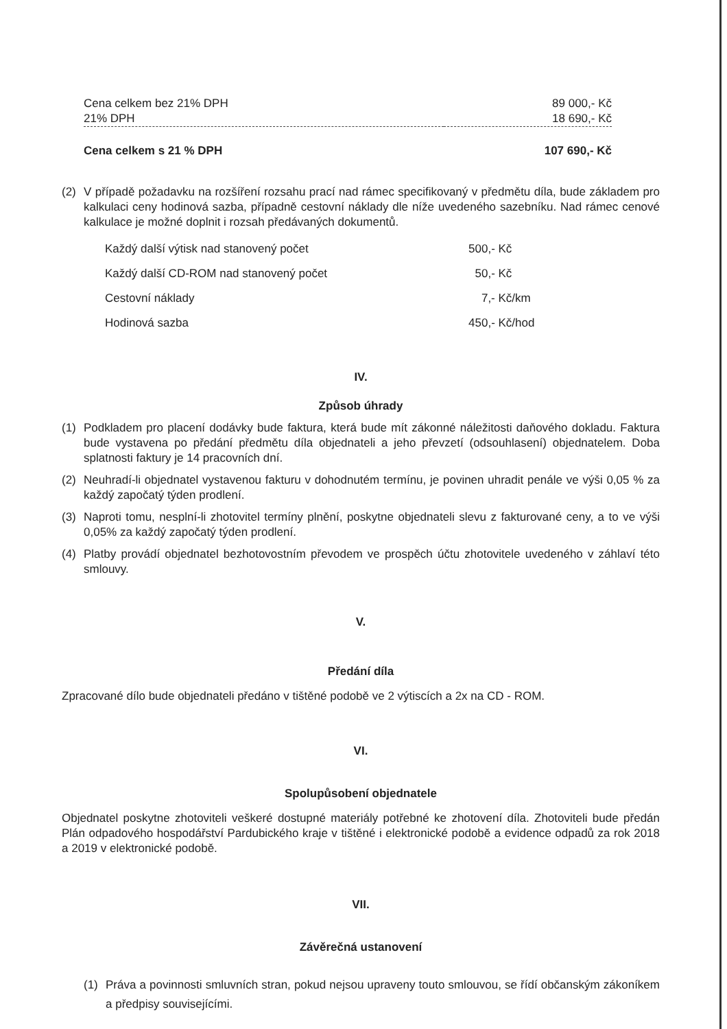| Cena celkem bez 21% DPH | 89 000,- Kč |
| 21% DPH | 18 690,- Kč |
| Cena celkem s 21 % DPH | 107 690,- Kč |
(2) V případě požadavku na rozšíření rozsahu prací nad rámec specifikovaný v předmětu díla, bude základem pro kalkulaci ceny hodinová sazba, případně cestovní náklady dle níže uvedeného sazebníku. Nad rámec cenové kalkulace je možné doplnit i rozsah předávaných dokumentů.
| Každý další výtisk nad stanovený počet | 500,- Kč |
| Každý další CD-ROM nad stanovený počet | 50,- Kč |
| Cestovní náklady | 7,- Kč/km |
| Hodinová sazba | 450,- Kč/hod |
IV.
Způsob úhrady
(1) Podkladem pro placení dodávky bude faktura, která bude mít zákonné náležitosti daňového dokladu. Faktura bude vystavena po předání předmětu díla objednateli a jeho převzetí (odsouhlasení) objednatelem. Doba splatnosti faktury je 14 pracovních dní.
(2) Neuhradí-li objednatel vystavenou fakturu v dohodnutém termínu, je povinen uhradit penále ve výši 0,05 % za každý započatý týden prodlení.
(3) Naproti tomu, nesplní-li zhotovitel termíny plnění, poskytne objednateli slevu z fakturované ceny, a to ve výši 0,05% za každý započatý týden prodlení.
(4) Platby provádí objednatel bezhotovostním převodem ve prospěch účtu zhotovitele uvedeného v záhlaví této smlouvy.
V.
Předání díla
Zpracované dílo bude objednateli předáno v tištěné podobě ve 2 výtiscích a 2x na CD - ROM.
VI.
Spolupůsobení objednatele
Objednatel poskytne zhotoviteli veškeré dostupné materiály potřebné ke zhotovení díla. Zhotoviteli bude předán Plán odpadového hospodářství Pardubického kraje v tištěné i elektronické podobě a evidence odpadů za rok 2018 a 2019 v elektronické podobě.
VII.
Závěrečná ustanovení
(1) Práva a povinnosti smluvních stran, pokud nejsou upraveny touto smlouvou, se řídí občanským zákoníkem a předpisy souvisejícími.